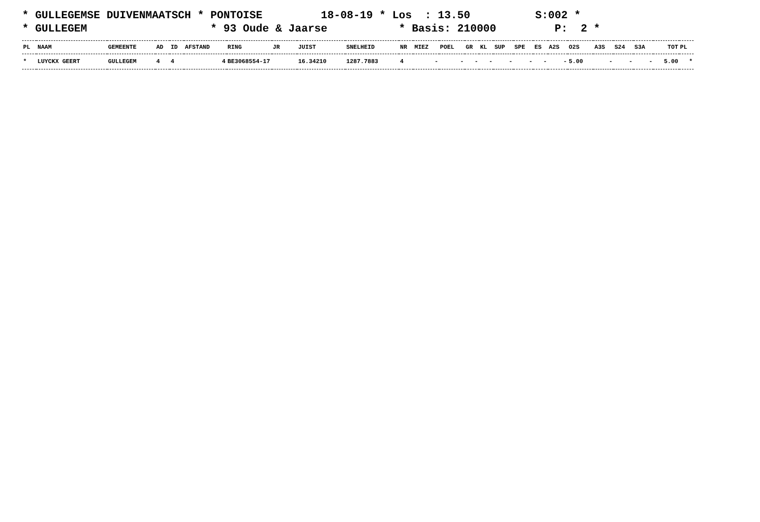* GULLEGEMSE DUIVENMAATSCH * PONTOISE 18-08-19 * Los : 13.50 S:002 * * GULLEGEM * 93 Oude & Jaarse * Basis: 210000 P: 2 *
| PL | NAAM | GEMEENTE | AD | ID | AFSTAND | RING | JR | JUIST | SNELHEID | NR | MIEZ | POEL | GR | KL | SUP | SPE | ES | A2S | O2S | A3S | S24 | S3A | TOT | PL |
| --- | --- | --- | --- | --- | --- | --- | --- | --- | --- | --- | --- | --- | --- | --- | --- | --- | --- | --- | --- | --- | --- | --- | --- | --- |
| * | LUYCKX GEERT | GULLEGEM | 4 | 4 | 4 | BE3068554-17 | | 16.34210 | 1287.7883 | 4 | - | - | - | - | - | - | - | - | 5.00 | - | - | - | 5.00 | * |